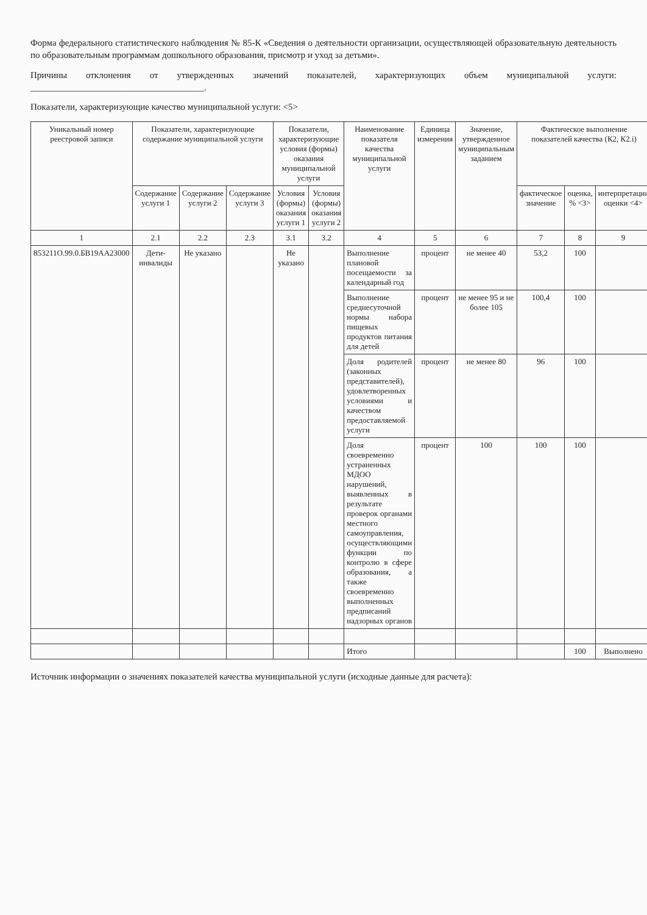Форма федерального статистического наблюдения № 85-К «Сведения о деятельности организации, осуществляющей образовательную деятельность по образовательным программам дошкольного образования, присмотр и уход за детьми».
Причины отклонения от утвержденных значений показателей, характеризующих объем муниципальной услуги: ______________________________________.
Показатели, характеризующие качество муниципальной услуги: <5>
| Уникальный номер реестровой записи | Показатели, характеризующие содержание муниципальной услуги | | | Показатели, характеризующие условия (формы) оказания муниципальной услуги | | Наименование показателя качества муниципальной услуги | Единица измерения | Значение, утвержденное муниципальным заданием | Фактическое выполнение показателей качества (К2, К2.i) | | |
| --- | --- | --- | --- | --- | --- | --- | --- | --- | --- | --- | --- |
| | Содержание услуги 1 | Содержание услуги 2 | Содержание услуги 3 | Условия (формы) оказания услуги 1 | Условия (формы) оказания услуги 2 | | | | фактическое значение | оценка, % <3> | интерпретация оценки <4> |
| 1 | 2.1 | 2.2 | 2.3 | 3.1 | 3.2 | 4 | 5 | 6 | 7 | 8 | 9 |
| 853211О.99.0.БВ19АА23000 | Дети-инвалиды | Не указано | | Не указано | | Выполнение плановой посещаемости за календарный год | процент | не менее 40 | 53,2 | 100 | |
| | | | | | | Выполнение среднесуточной нормы набора пищевых продуктов питания для детей | процент | не менее 95 и не более 105 | 100,4 | 100 | |
| | | | | | | Доля родителей (законных представителей), удовлетворенных условиями и качеством предоставляемой услуги | процент | не менее 80 | 96 | 100 | |
| | | | | | | Доля своевременно устраненных МДОО нарушений, выявленных в результате проверок органами местного самоуправления, осуществляющими функции по контролю в сфере образования, а также своевременно выполненных предписаний надзорных органов | процент | 100 | 100 | 100 | |
| | | | | | | Итого | | | | 100 | Выполнено |
Источник информации о значениях показателей качества муниципальной услуги (исходные данные для расчета):